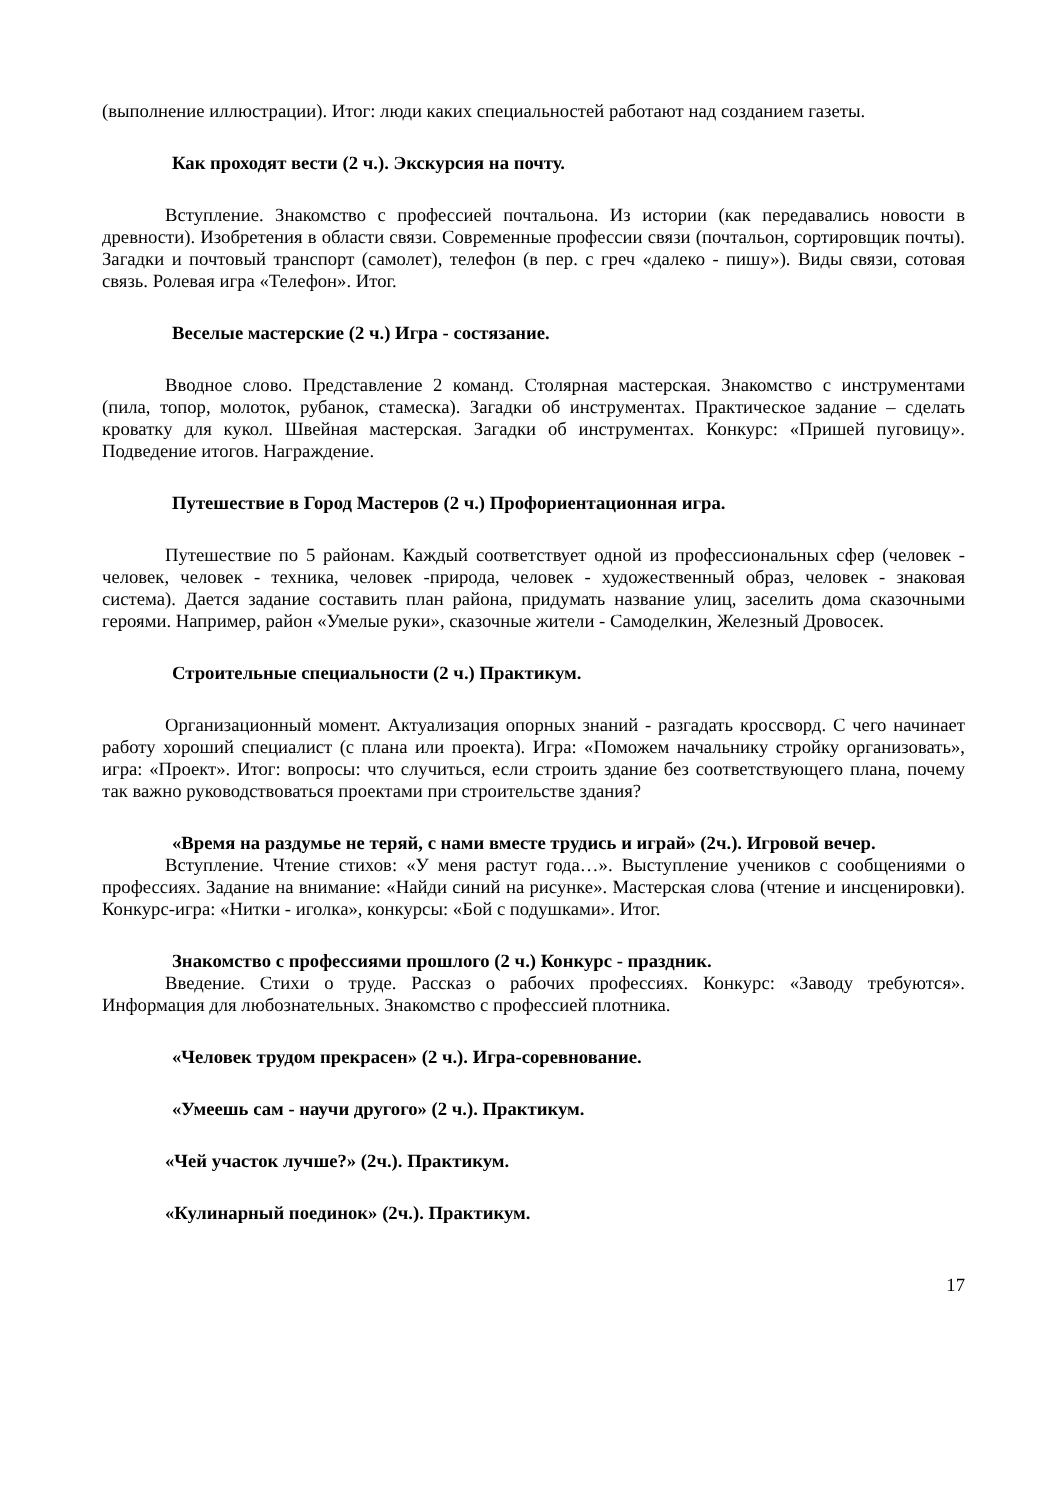(выполнение иллюстрации). Итог: люди каких специальностей работают над созданием газеты.
Как проходят вести (2 ч.). Экскурсия на почту.
Вступление. Знакомство с профессией почтальона. Из истории (как передавались новости в древности). Изобретения в области связи. Современные профессии связи (почтальон, сортировщик почты). Загадки и почтовый транспорт (самолет), телефон (в пер. с греч «далеко - пишу»). Виды связи, сотовая связь. Ролевая игра «Телефон». Итог.
Веселые мастерские (2 ч.) Игра - состязание.
Вводное слово. Представление 2 команд. Столярная мастерская. Знакомство с инструментами (пила, топор, молоток, рубанок, стамеска). Загадки об инструментах. Практическое задание – сделать кроватку для кукол. Швейная мастерская. Загадки об инструментах. Конкурс: «Пришей пуговицу». Подведение итогов. Награждение.
Путешествие в Город Мастеров (2 ч.) Профориентационная игра.
Путешествие по 5 районам. Каждый соответствует одной из профессиональных сфер (человек - человек, человек - техника, человек -природа, человек - художественный образ, человек - знаковая система). Дается задание составить план района, придумать название улиц, заселить дома сказочными героями. Например, район «Умелые руки», сказочные жители - Самоделкин, Железный Дровосек.
Строительные специальности (2 ч.) Практикум.
Организационный момент. Актуализация опорных знаний - разгадать кроссворд. С чего начинает работу хороший специалист (с плана или проекта). Игра: «Поможем начальнику стройку организовать», игра: «Проект». Итог: вопросы: что случиться, если строить здание без соответствующего плана, почему так важно руководствоваться проектами при строительстве здания?
«Время на раздумье не теряй, с нами вместе трудись и играй» (2ч.). Игровой вечер.
Вступление. Чтение стихов: «У меня растут года…». Выступление учеников с сообщениями о профессиях. Задание на внимание: «Найди синий на рисунке». Мастерская слова (чтение и инсценировки). Конкурс-игра: «Нитки - иголка», конкурсы: «Бой с подушками». Итог.
Знакомство с профессиями прошлого (2 ч.) Конкурс - праздник.
Введение. Стихи о труде. Рассказ о рабочих профессиях. Конкурс: «Заводу требуются». Информация для любознательных. Знакомство с профессией плотника.
«Человек трудом прекрасен» (2 ч.). Игра-соревнование.
«Умеешь сам - научи другого» (2 ч.). Практикум.
«Чей участок лучше?» (2ч.). Практикум.
«Кулинарный поединок» (2ч.). Практикум.
17